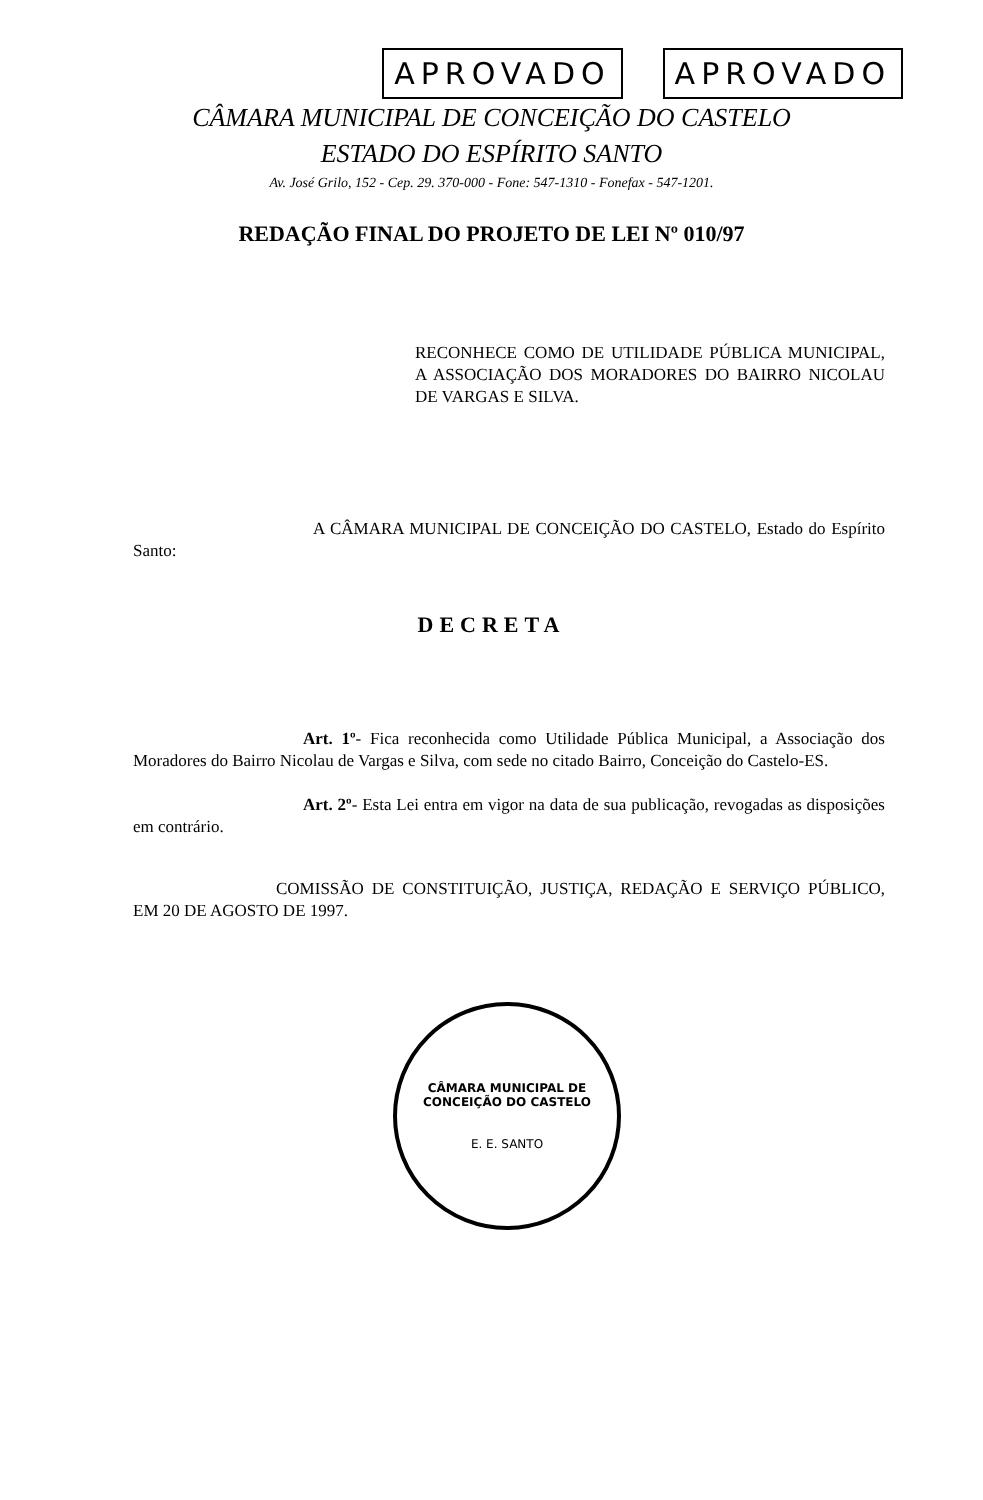APROVADO APROVADO
CÂMARA MUNICIPAL DE CONCEIÇÃO DO CASTELO
ESTADO DO ESPÍRITO SANTO
Av. José Grilo, 152 - Cep. 29. 370-000 - Fone: 547-1310 - Fonefax - 547-1201.
REDAÇÃO FINAL DO PROJETO DE LEI Nº 010/97
RECONHECE COMO DE UTILIDADE PÚBLICA MUNICIPAL, A ASSOCIAÇÃO DOS MORADORES DO BAIRRO NICOLAU DE VARGAS E SILVA.
A CÂMARA MUNICIPAL DE CONCEIÇÃO DO CASTELO, Estado do Espírito Santo:
DECRETA
Art. 1º- Fica reconhecida como Utilidade Pública Municipal, a Associação dos Moradores do Bairro Nicolau de Vargas e Silva, com sede no citado Bairro, Conceição do Castelo-ES.
Art. 2º- Esta Lei entra em vigor na data de sua publicação, revogadas as disposições em contrário.
COMISSÃO DE CONSTITUIÇÃO, JUSTIÇA, REDAÇÃO E SERVIÇO PÚBLICO, EM 20 DE AGOSTO DE 1997.
CÂMARA MUNICIPAL DE CONCEIÇÃO DO CASTELO
E. E. SANTO